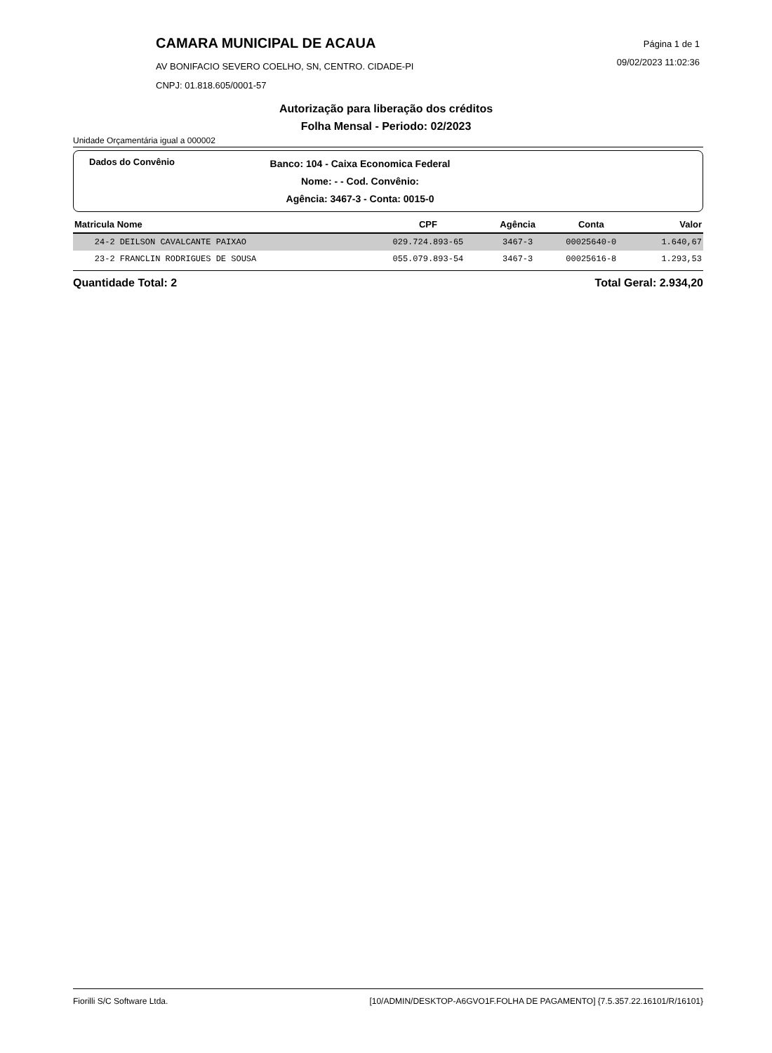CAMARA MUNICIPAL DE ACAUA
AV BONIFACIO SEVERO COELHO, SN, CENTRO. CIDADE-PI
CNPJ: 01.818.605/0001-57
Página 1 de 1
09/02/2023 11:02:36
Autorização para liberação dos créditos
Folha Mensal - Periodo: 02/2023
Unidade Orçamentária igual a 000002
Dados do Convênio
Banco: 104 - Caixa Economica Federal
Nome: - - Cod. Convênio:
Agência: 3467-3 - Conta: 0015-0
| Matricula Nome | CPF | Agência | Conta | Valor |
| --- | --- | --- | --- | --- |
| 24-2 DEILSON CAVALCANTE PAIXAO | 029.724.893-65 | 3467-3 | 00025640-0 | 1.640,67 |
| 23-2 FRANCLIN RODRIGUES DE SOUSA | 055.079.893-54 | 3467-3 | 00025616-8 | 1.293,53 |
Quantidade Total: 2 Total Geral: 2.934,20
Fiorilli S/C Software Ltda. [10/ADMIN/DESKTOP-A6GVO1F.FOLHA DE PAGAMENTO] {7.5.357.22.16101/R/16101}